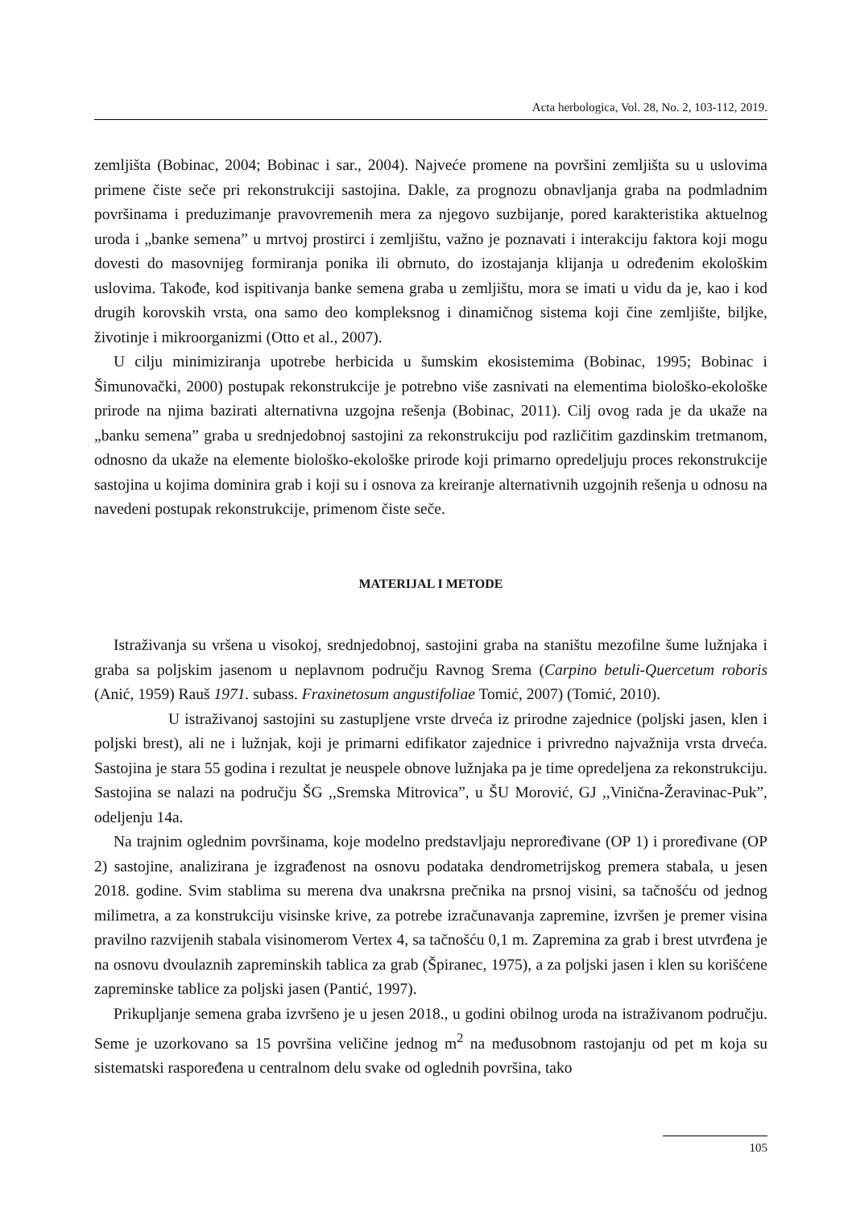Acta herbologica, Vol. 28, No. 2, 103-112, 2019.
zemljišta (Bobinac, 2004; Bobinac i sar., 2004). Najveće promene na površini zemljišta su u uslovima primene čiste seče pri rekonstrukciji sastojina. Dakle, za prognozu obnavljanja graba na podmladnim površinama i preduzimanje pravovremenih mera za njegovo suzbijanje, pored karakteristika aktuelnog uroda i „banke semena” u mrtvoj prostirci i zemljištu, važno je poznavati i interakciju faktora koji mogu dovesti do masovnijeg formiranja ponika ili obrnuto, do izostajanja klijanja u određenim ekološkim uslovima. Takođe, kod ispitivanja banke semena graba u zemljištu, mora se imati u vidu da je, kao i kod drugih korovskih vrsta, ona samo deo kompleksnog i dinamičnog sistema koji čine zemljište, biljke, životinje i mikroorganizmi (Otto et al., 2007).
U cilju minimiziranja upotrebe herbicida u šumskim ekosistemima (Bobinac, 1995; Bobinac i Šimunovački, 2000) postupak rekonstrukcije je potrebno više zasnivati na elementima biološko-ekološke prirode na njima bazirati alternativna uzgojna rešenja (Bobinac, 2011). Cilj ovog rada je da ukaže na „banku semena” graba u srednjedobnoj sastojini za rekonstrukciju pod različitim gazdinskim tretmanom, odnosno da ukaže na elemente biološko-ekološke prirode koji primarno opredeljuju proces rekonstrukcije sastojina u kojima dominira grab i koji su i osnova za kreiranje alternativnih uzgojnih rešenja u odnosu na navedeni postupak rekonstrukcije, primenom čiste seče.
MATERIJAL I METODE
Istraživanja su vršena u visokoj, srednjedobnoj, sastojini graba na staništu mezofilne šume lužnjaka i graba sa poljskim jasenom u neplavnom području Ravnog Srema (Carpino betuli-Quercetum roboris (Anić, 1959) Rauš 1971. subass. Fraxinetosum angustifoliae Tomić, 2007) (Tomić, 2010).
U istraživanoj sastojini su zastupljene vrste drveća iz prirodne zajednice (poljski jasen, klen i poljski brest), ali ne i lužnjak, koji je primarni edifikator zajednice i privredno najvažnija vrsta drveća. Sastojina je stara 55 godina i rezultat je neuspele obnove lužnjaka pa je time opredeljena za rekonstrukciju. Sastojina se nalazi na području ŠG ,,Sremska Mitrovica”, u ŠU Morović, GJ ,,Vinična-Žeravinac-Puk”, odeljenju 14a.
Na trajnim oglednim površinama, koje modelno predstavljaju neproređivane (OP 1) i proređivane (OP 2) sastojine, analizirana je izgrađenost na osnovu podataka dendrometrijskog premera stabala, u jesen 2018. godine. Svim stablima su merena dva unakrsna prečnika na prsnoj visini, sa tačnošću od jednog milimetra, a za konstrukciju visinske krive, za potrebe izračunavanja zapremine, izvršen je premer visina pravilno razvijenih stabala visinomerom Vertex 4, sa tačnošću 0,1 m. Zapremina za grab i brest utvrđena je na osnovu dvoulaznih zapreminskih tablica za grab (Špiranec, 1975), a za poljski jasen i klen su korišćene zapreminske tablice za poljski jasen (Pantić, 1997).
Prikupljanje semena graba izvršeno je u jesen 2018., u godini obilnog uroda na istraživanom području. Seme je uzorkovano sa 15 površina veličine jednog m<sup>2</sup> na međusobnom rastojanju od pet m koja su sistematski raspoređena u centralnom delu svake od oglednih površina, tako
105